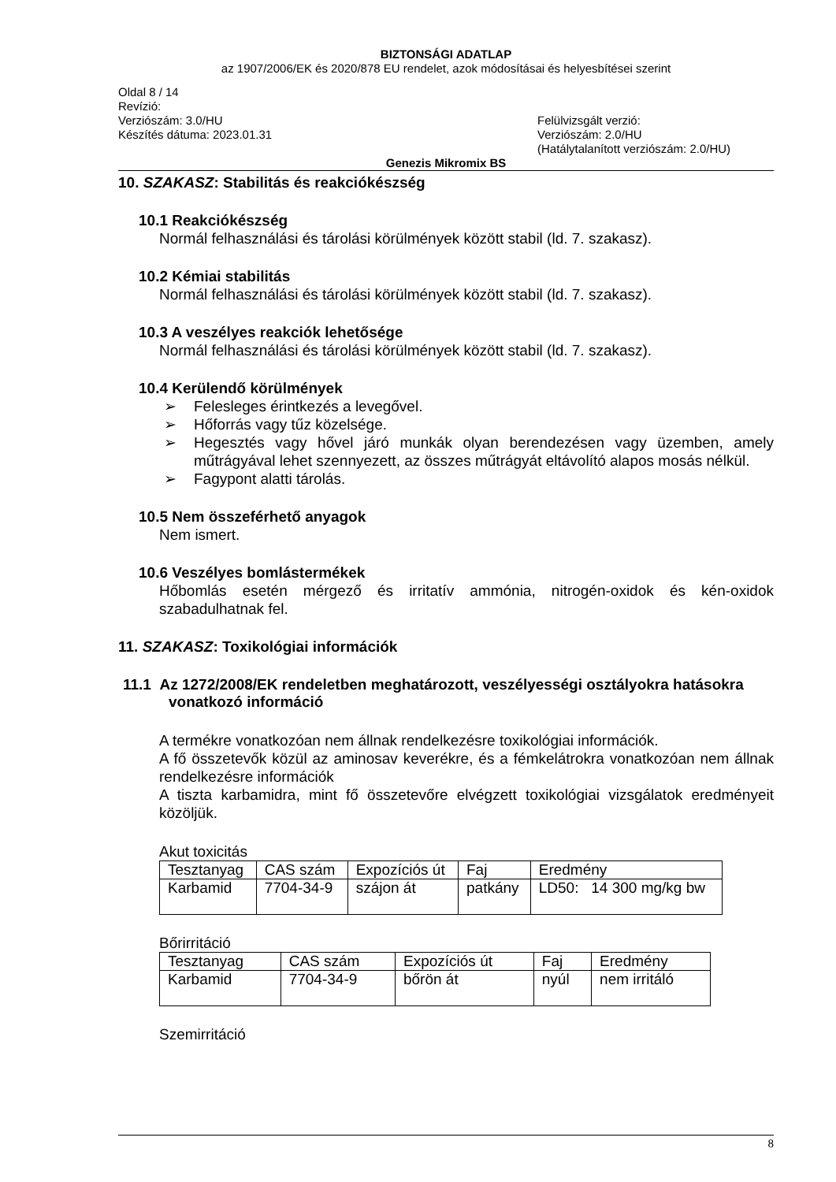BIZTONSÁGI ADATLAP
az 1907/2006/EK és 2020/878 EU rendelet, azok módosításai és helyesbítései szerint
Oldal 8 / 14
Revízió:
Verziószám: 3.0/HU
Készítés dátuma: 2023.01.31
Felülvizsgált verzió:
Verziószám: 2.0/HU
(Hatálytalanított verziószám: 2.0/HU)
Genezis Mikromix BS
10. SZAKASZ: Stabilitás és reakciókészség
10.1 Reakciókészség
Normál felhasználási és tárolási körülmények között stabil (ld. 7. szakasz).
10.2 Kémiai stabilitás
Normál felhasználási és tárolási körülmények között stabil (ld. 7. szakasz).
10.3 A veszélyes reakciók lehetősége
Normál felhasználási és tárolási körülmények között stabil (ld. 7. szakasz).
10.4 Kerülendő körülmények
➢ Felesleges érintkezés a levegővel.
➢ Hőforrás vagy tűz közelsége.
➢ Hegesztés vagy hővel járó munkák olyan berendezésen vagy üzemben, amely műtrágyával lehet szennyezett, az összes műtrágyát eltávolító alapos mosás nélkül.
➢ Fagypont alatti tárolás.
10.5 Nem összeférhető anyagok
Nem ismert.
10.6 Veszélyes bomlástermékek
Hőbomlás esetén mérgező és irritatív ammónia, nitrogén-oxidok és kén-oxidok szabadulhatnak fel.
11. SZAKASZ: Toxikológiai információk
11.1 Az 1272/2008/EK rendeletben meghatározott, veszélyességi osztályokra hatásokra vonatkozó információ
A termékre vonatkozóan nem állnak rendelkezésre toxikológiai információk.
A fő összetevők közül az aminosav keverékre, és a fémkelátrokra vonatkozóan nem állnak rendelkezésre információk
A tiszta karbamidra, mint fő összetevőre elvégzett toxikológiai vizsgálatok eredményeit közöljük.
Akut toxicitás
| Tesztanyag | CAS szám | Expozíciós út | Faj | Eredmény |
| Karbamid | 7704-34-9 | szájon át | patkány | LD50: 14 300 mg/kg bw |
Bőrirritáció
| Tesztanyag | CAS szám | Expozíciós út | Faj | Eredmény |
| Karbamid | 7704-34-9 | bőrön át | nyúl | nem irritáló |
Szemirritáció
8